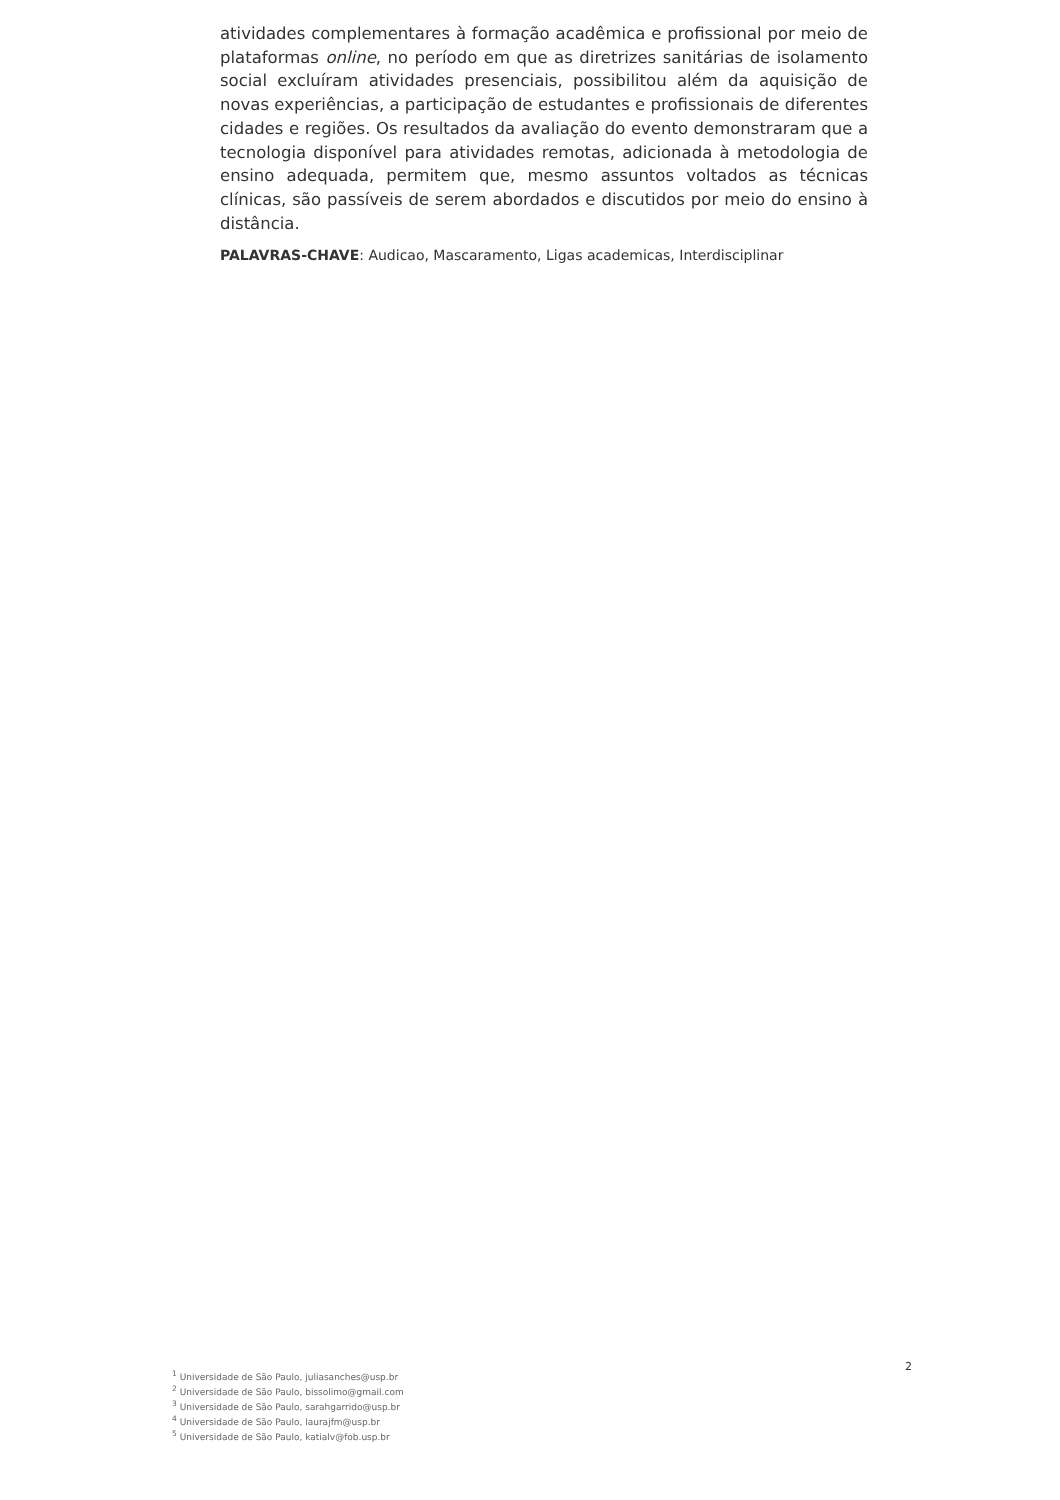atividades complementares à formação acadêmica e profissional por meio de plataformas online, no período em que as diretrizes sanitárias de isolamento social excluíram atividades presenciais, possibilitou além da aquisição de novas experiências, a participação de estudantes e profissionais de diferentes cidades e regiões. Os resultados da avaliação do evento demonstraram que a tecnologia disponível para atividades remotas, adicionada à metodologia de ensino adequada, permitem que, mesmo assuntos voltados as técnicas clínicas, são passíveis de serem abordados e discutidos por meio do ensino à distância.
PALAVRAS-CHAVE: Audicao, Mascaramento, Ligas academicas, Interdisciplinar
2
<sup>1</sup> Universidade de São Paulo, juliasanches@usp.br
<sup>2</sup> Universidade de São Paulo, bissolimo@gmail.com
<sup>3</sup> Universidade de São Paulo, sarahgarrido@usp.br
<sup>4</sup> Universidade de São Paulo, laurajfm@usp.br
<sup>5</sup> Universidade de São Paulo, katialv@fob.usp.br